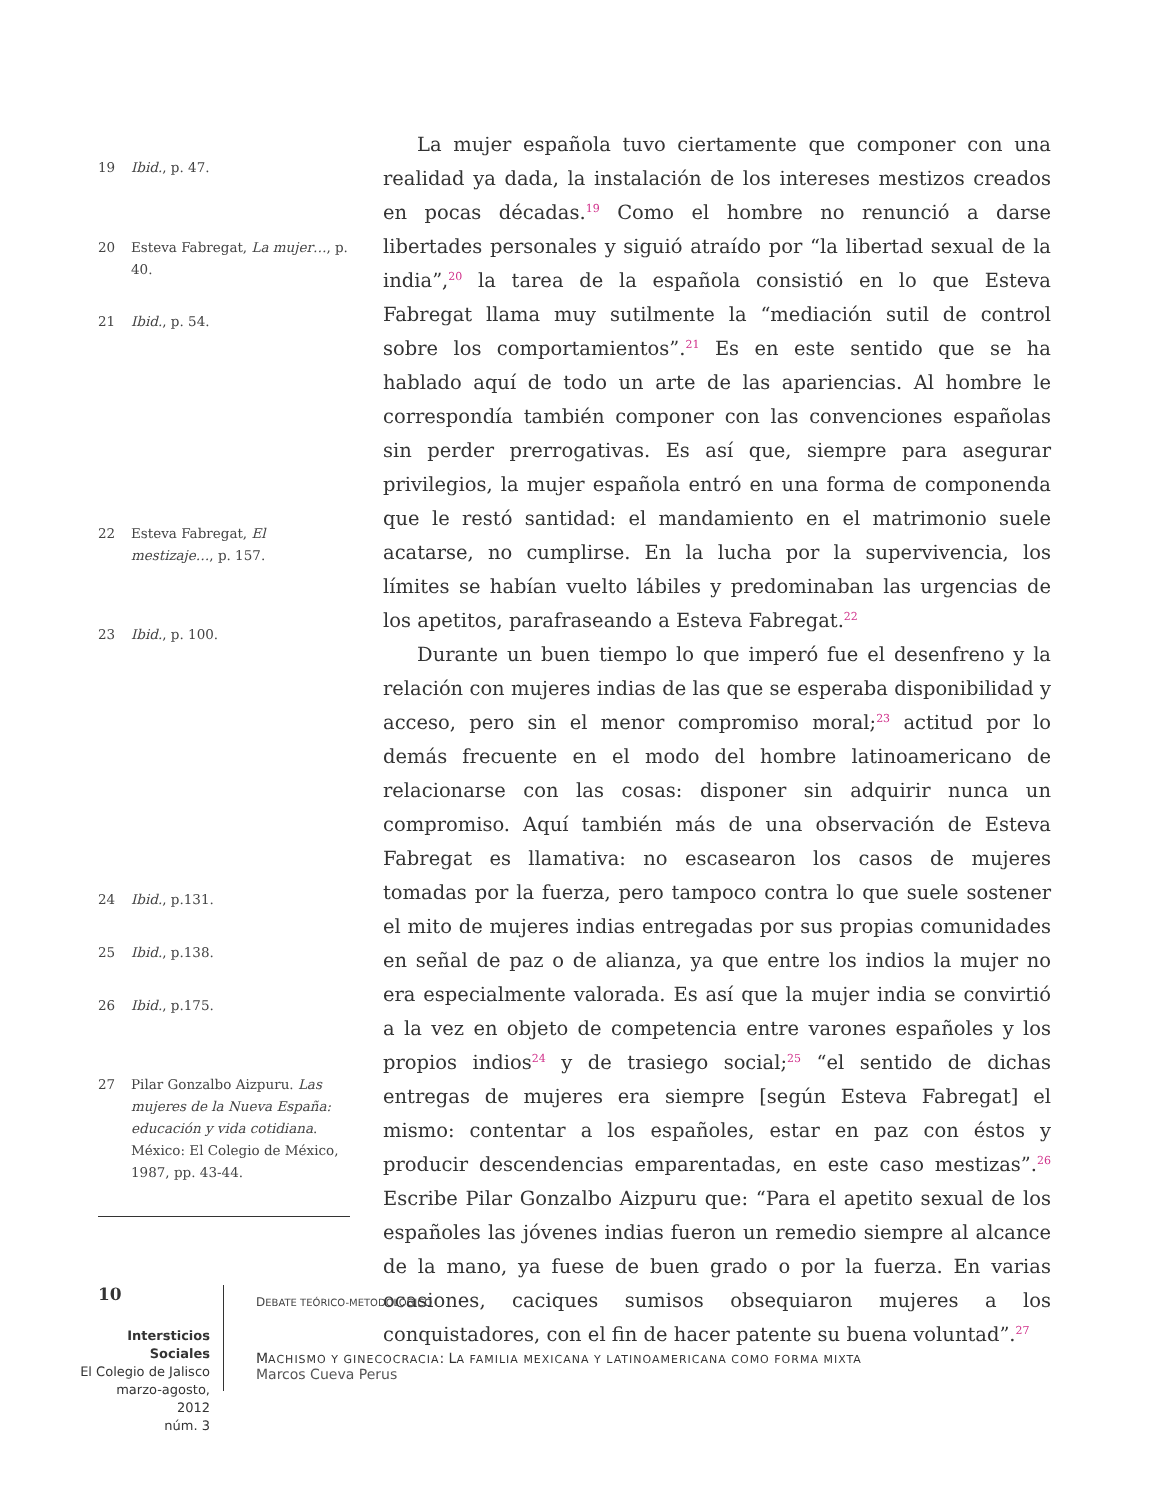19 Ibid., p. 47.
20 Esteva Fabregat, La mujer…, p. 40.
21 Ibid., p. 54.
22 Esteva Fabregat, El mestizaje…, p. 157.
23 Ibid., p. 100.
24 Ibid., p.131.
25 Ibid., p.138.
26 Ibid., p.175.
27 Pilar Gonzalbo Aizpuru. Las mujeres de la Nueva España: educación y vida cotidiana. México: El Colegio de México, 1987, pp. 43-44.
La mujer española tuvo ciertamente que componer con una realidad ya dada, la instalación de los intereses mestizos creados en pocas décadas.<sup>19</sup> Como el hombre no renunció a darse libertades personales y siguió atraído por “la libertad sexual de la india”,<sup>20</sup> la tarea de la española consistió en lo que Esteva Fabregat llama muy sutilmente la “mediación sutil de control sobre los comportamientos”.<sup>21</sup> Es en este sentido que se ha hablado aquí de todo un arte de las apariencias. Al hombre le correspondía también componer con las convenciones españolas sin perder prerrogativas. Es así que, siempre para asegurar privilegios, la mujer española entró en una forma de componenda que le restó santidad: el mandamiento en el matrimonio suele acatarse, no cumplirse. En la lucha por la supervivencia, los límites se habían vuelto lábiles y predominaban las urgencias de los apetitos, parafraseando a Esteva Fabregat.<sup>22</sup>
Durante un buen tiempo lo que imperó fue el desenfreno y la relación con mujeres indias de las que se esperaba disponibilidad y acceso, pero sin el menor compromiso moral;<sup>23</sup> actitud por lo demás frecuente en el modo del hombre latinoamericano de relacionarse con las cosas: disponer sin adquirir nunca un compromiso. Aquí también más de una observación de Esteva Fabregat es llamativa: no escasearon los casos de mujeres tomadas por la fuerza, pero tampoco contra lo que suele sostener el mito de mujeres indias entregadas por sus propias comunidades en señal de paz o de alianza, ya que entre los indios la mujer no era especialmente valorada. Es así que la mujer india se convirtió a la vez en objeto de competencia entre varones españoles y los propios indios<sup>24</sup> y de trasiego social;<sup>25</sup> “el sentido de dichas entregas de mujeres era siempre [según Esteva Fabregat] el mismo: contentar a los españoles, estar en paz con éstos y producir descendencias emparentadas, en este caso mestizas”.<sup>26</sup> Escribe Pilar Gonzalbo Aizpuru que: “Para el apetito sexual de los españoles las jóvenes indias fueron un remedio siempre al alcance de la mano, ya fuese de buen grado o por la fuerza. En varias ocasiones, caciques sumisos obsequiaron mujeres a los conquistadores, con el fin de hacer patente su buena voluntad”.<sup>27</sup>
10
Intersticios Sociales
El Colegio de Jalisco
marzo-agosto, 2012
núm. 3
DEBATE TEÓRICO-METODOLÓGICO
MACHISMO Y GINECOCRACIA: LA FAMILIA MEXICANA Y LATINOAMERICANA COMO FORMA MIXTA
Marcos Cueva Perus